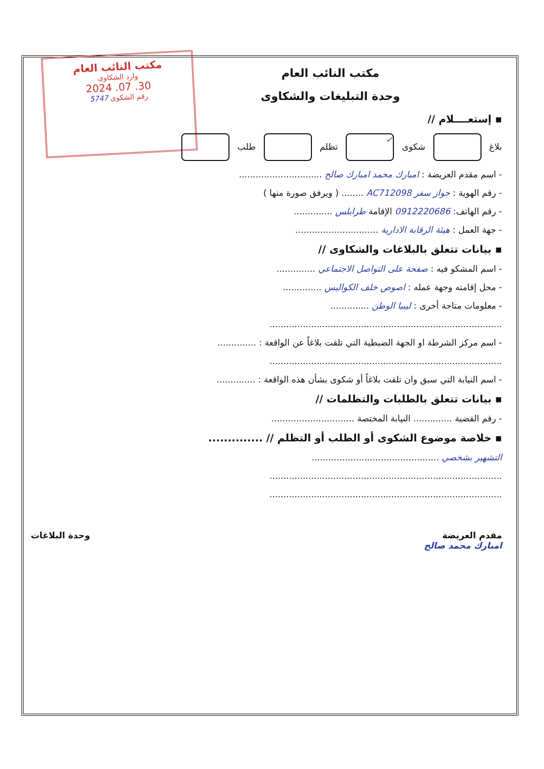مكتب النائب العام
وارد الشكاوى
30. 07. 2024
رقم الشكوى 5747
مكتب النائب العام
وحدة التبليغات والشكاوى
▪ إستعــــلام //
بلاغ شكوى ✓ تظلم طلب
- اسم مقدم العريضة : امبارك محمد امبارك صالح ..............................
- رقم الهوية : جواز سفر AC712098 ........ ( ويرفق صورة منها )
- رقم الهاتف: 0912220686 الإقامة طرابلس ..............
- جهة العمل : هيئة الرقابة الادارية ..............................
▪ بيانات تتعلق بالبلاغات والشكاوى //
- اسم المشكو فيه : صفحة على التواصل الاجتماعي ..............
- محل إقامته وجهة عمله : اصوص خلف الكواليس ..............
- معلومات متاحة أخرى : ليبيا الوطن ..............
....................................................................................
- اسم مركز الشرطة او الجهة الضبطية التي تلقت بلاغاً عن الواقعة : ..............
....................................................................................
- اسم النيابة التي سبق وان تلقت بلاغاً أو شكوى بشأن هذه الواقعة : ..............
▪ بيانات تتعلق بالطلبات والتظلمات //
- رقم القضية .............. النيابة المختصة ..............................
▪ خلاصة موضوع الشكوى أو الطلب أو التظلم // ..............
التشهير بشخصي ..............................................
....................................................................................
....................................................................................
مقدم العريضة
امبارك محمد صالح وحدة البلاغات